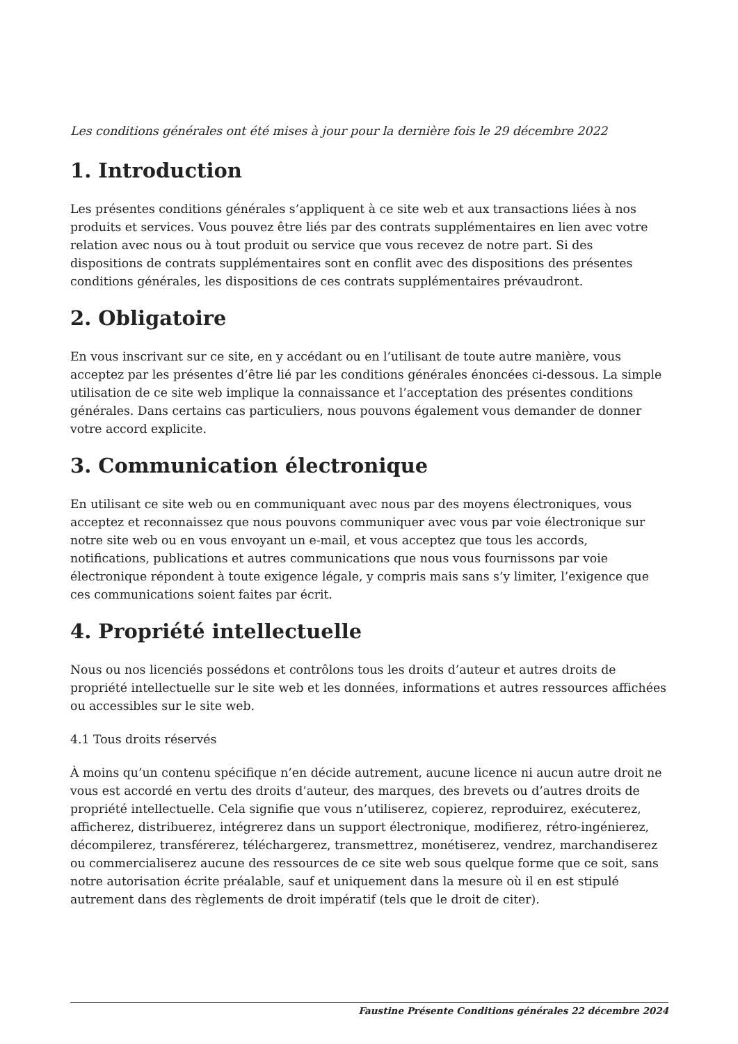Les conditions générales ont été mises à jour pour la dernière fois le 29 décembre 2022
1. Introduction
Les présentes conditions générales s’appliquent à ce site web et aux transactions liées à nos produits et services. Vous pouvez être liés par des contrats supplémentaires en lien avec votre relation avec nous ou à tout produit ou service que vous recevez de notre part. Si des dispositions de contrats supplémentaires sont en conflit avec des dispositions des présentes conditions générales, les dispositions de ces contrats supplémentaires prévaudront.
2. Obligatoire
En vous inscrivant sur ce site, en y accédant ou en l’utilisant de toute autre manière, vous acceptez par les présentes d’être lié par les conditions générales énoncées ci-dessous. La simple utilisation de ce site web implique la connaissance et l’acceptation des présentes conditions générales. Dans certains cas particuliers, nous pouvons également vous demander de donner votre accord explicite.
3. Communication électronique
En utilisant ce site web ou en communiquant avec nous par des moyens électroniques, vous acceptez et reconnaissez que nous pouvons communiquer avec vous par voie électronique sur notre site web ou en vous envoyant un e-mail, et vous acceptez que tous les accords, notifications, publications et autres communications que nous vous fournissons par voie électronique répondent à toute exigence légale, y compris mais sans s’y limiter, l’exigence que ces communications soient faites par écrit.
4. Propriété intellectuelle
Nous ou nos licenciés possédons et contrôlons tous les droits d’auteur et autres droits de propriété intellectuelle sur le site web et les données, informations et autres ressources affichées ou accessibles sur le site web.
4.1 Tous droits réservés
À moins qu’un contenu spécifique n’en décide autrement, aucune licence ni aucun autre droit ne vous est accordé en vertu des droits d’auteur, des marques, des brevets ou d’autres droits de propriété intellectuelle. Cela signifie que vous n’utiliserez, copierez, reproduirez, exécuterez, afficherez, distribuerez, intégrerez dans un support électronique, modifierez, rétro-ingénierez, décompilerez, transférerez, téléchargerez, transmettrez, monétiserez, vendrez, marchandiserez ou commercialiserez aucune des ressources de ce site web sous quelque forme que ce soit, sans notre autorisation écrite préalable, sauf et uniquement dans la mesure où il en est stipulé autrement dans des règlements de droit impératif (tels que le droit de citer).
Faustine Présente Conditions générales 22 décembre 2024